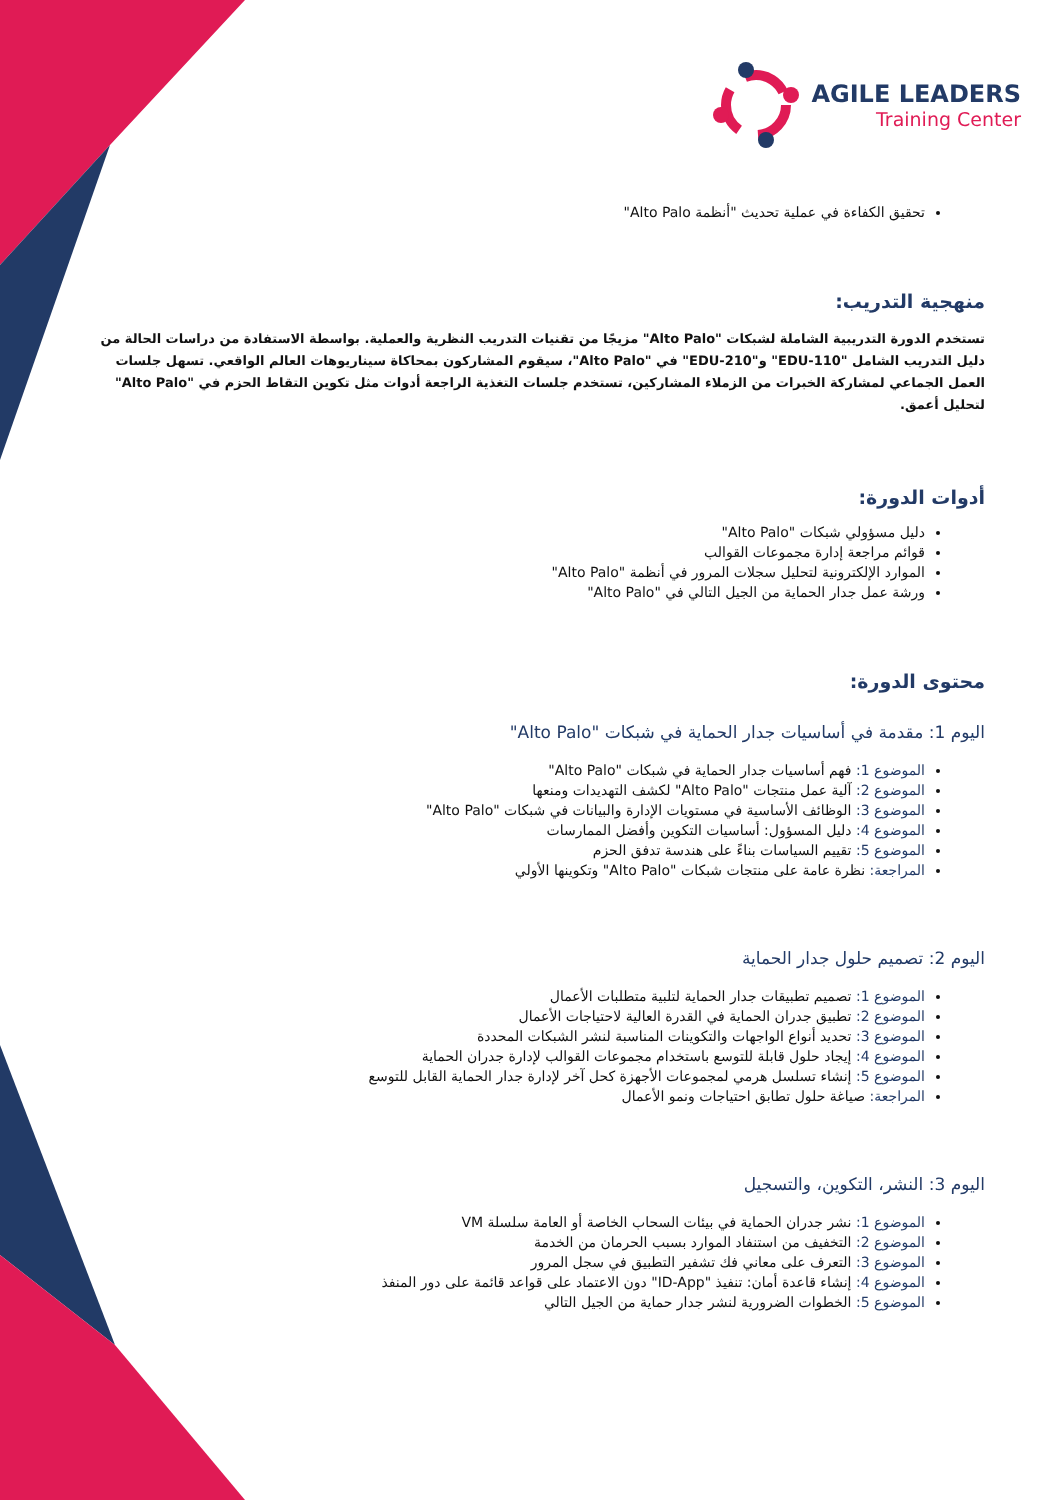AGILE LEADERS
Training Center
تحقيق الكفاءة في عملية تحديث "أنظمة Alto Palo"
منهجية التدريب:
تستخدم الدورة التدريبية الشاملة لشبكات "Alto Palo" مزيجًا من تقنيات التدريب النظرية والعملية. بواسطة الاستفادة من دراسات الحالة من دليل التدريب الشامل "110-EDU" و"210-EDU" في "Alto Palo"، سيقوم المشاركون بمحاكاة سيناريوهات العالم الواقعي. تسهل جلسات العمل الجماعي لمشاركة الخبرات من الزملاء المشاركين، تستخدم جلسات التغذية الراجعة أدوات مثل تكوين التقاط الحزم في "Alto Palo" لتحليل أعمق.
أدوات الدورة:
دليل مسؤولي شبكات "Alto Palo"
قوائم مراجعة إدارة مجموعات القوالب
الموارد الإلكترونية لتحليل سجلات المرور في أنظمة "Alto Palo"
ورشة عمل جدار الحماية من الجيل التالي في "Alto Palo"
محتوى الدورة:
اليوم 1: مقدمة في أساسيات جدار الحماية في شبكات "Alto Palo"
الموضوع 1: فهم أساسيات جدار الحماية في شبكات "Alto Palo"
الموضوع 2: آلية عمل منتجات "Alto Palo" لكشف التهديدات ومنعها
الموضوع 3: الوظائف الأساسية في مستويات الإدارة والبيانات في شبكات "Alto Palo"
الموضوع 4: دليل المسؤول: أساسيات التكوين وأفضل الممارسات
الموضوع 5: تقييم السياسات بناءً على هندسة تدفق الحزم
المراجعة: نظرة عامة على منتجات شبكات "Alto Palo" وتكوينها الأولي
اليوم 2: تصميم حلول جدار الحماية
الموضوع 1: تصميم تطبيقات جدار الحماية لتلبية متطلبات الأعمال
الموضوع 2: تطبيق جدران الحماية في القدرة العالية لاحتياجات الأعمال
الموضوع 3: تحديد أنواع الواجهات والتكوينات المناسبة لنشر الشبكات المحددة
الموضوع 4: إيجاد حلول قابلة للتوسع باستخدام مجموعات القوالب لإدارة جدران الحماية
الموضوع 5: إنشاء تسلسل هرمي لمجموعات الأجهزة كحل آخر لإدارة جدار الحماية القابل للتوسع
المراجعة: صياغة حلول تطابق احتياجات ونمو الأعمال
اليوم 3: النشر، التكوين، والتسجيل
الموضوع 1: نشر جدران الحماية في بيئات السحاب الخاصة أو العامة سلسلة VM
الموضوع 2: التخفيف من استنفاد الموارد بسبب الحرمان من الخدمة
الموضوع 3: التعرف على معاني فك تشفير التطبيق في سجل المرور
الموضوع 4: إنشاء قاعدة أمان: تنفيذ "ID-App" دون الاعتماد على قواعد قائمة على دور المنفذ
الموضوع 5: الخطوات الضرورية لنشر جدار حماية من الجيل التالي